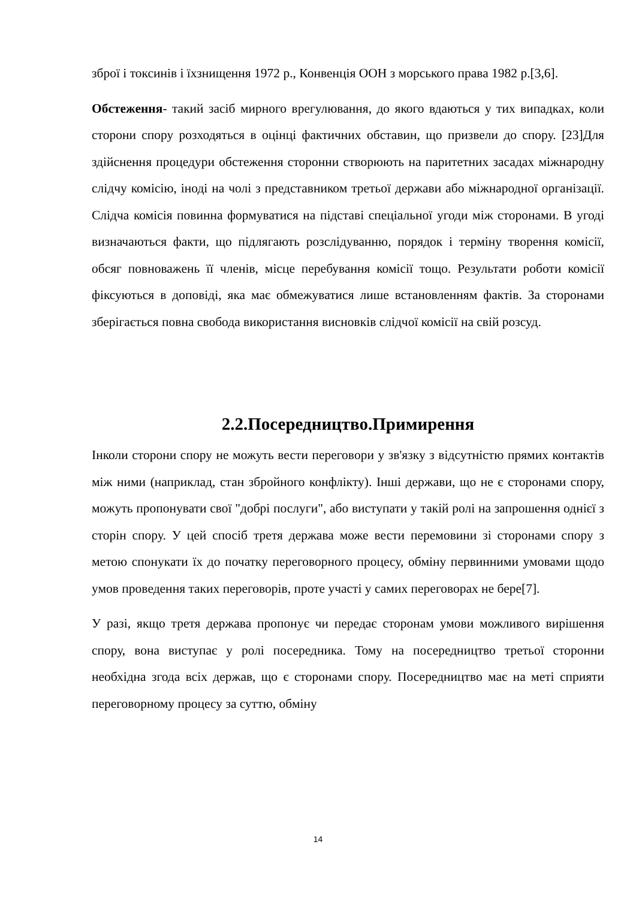зброї і токсинів і їхзнищення 1972 р., Конвенція ООН з морського права 1982 р.[3,6].
Обстеження- такий засіб мирного врегулювання, до якого вдаються у тих випадках, коли сторони спору розходяться в оцінці фактичних обставин, що призвели до спору. [23]Для здійснення процедури обстеження сторонни створюють на паритетних засадах міжнародну слідчу комісію, іноді на чолі з представником третьої держави або міжнародної організації. Слідча комісія повинна формуватися на підставі спеціальної угоди між сторонами. В угоді визначаються факти, що підлягають розслідуванню, порядок і терміну творення комісії, обсяг повноважень її членів, місце перебування комісії тощо. Результати роботи комісії фіксуються в доповіді, яка має обмежуватися лише встановленням фактів. За сторонами зберігається повна свобода використання висновків слідчої комісії на свій розсуд.
2.2.Посередництво.Примирення
Інколи сторони спору не можуть вести переговори у зв'язку з відсутністю прямих контактів між ними (наприклад, стан збройного конфлікту). Інші держави, що не є сторонами спору, можуть пропонувати свої "добрі послуги", або виступати у такій ролі на запрошення однієї з сторін спору. У цей спосіб третя держава може вести перемовини зі сторонами спору з метою спонукати їх до початку переговорного процесу, обміну первинними умовами щодо умов проведення таких переговорів, проте участі у самих переговорах не бере[7].
У разі, якщо третя держава пропонує чи передає сторонам умови можливого вирішення спору, вона виступає у ролі посередника. Тому на посередництво третьої сторонни необхідна згода всіх держав, що є сторонами спору. Посередництво має на меті сприяти переговорному процесу за суттю, обміну
14